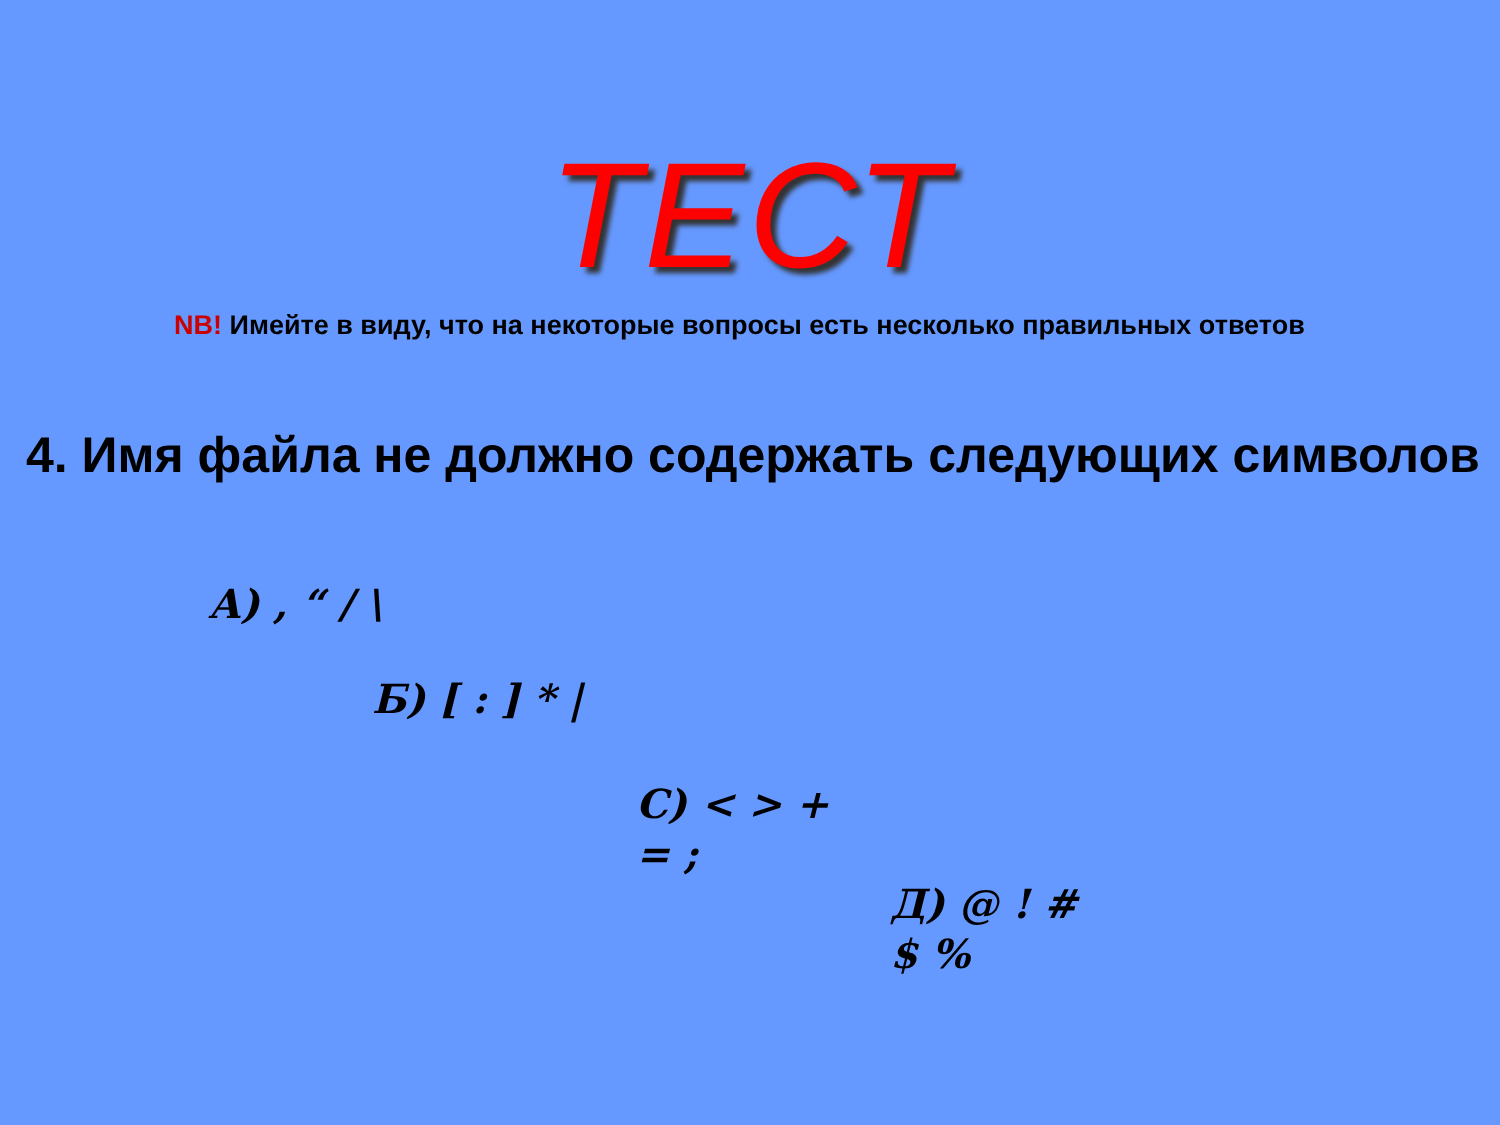ТЕСТ
NB! Имейте в виду, что на некоторые вопросы есть несколько правильных ответов
4. Имя файла не должно содержать следующих символов
А) , “ / \
Б) [ : ] * |
С) < > + = ;
Д) @ ! # $ %